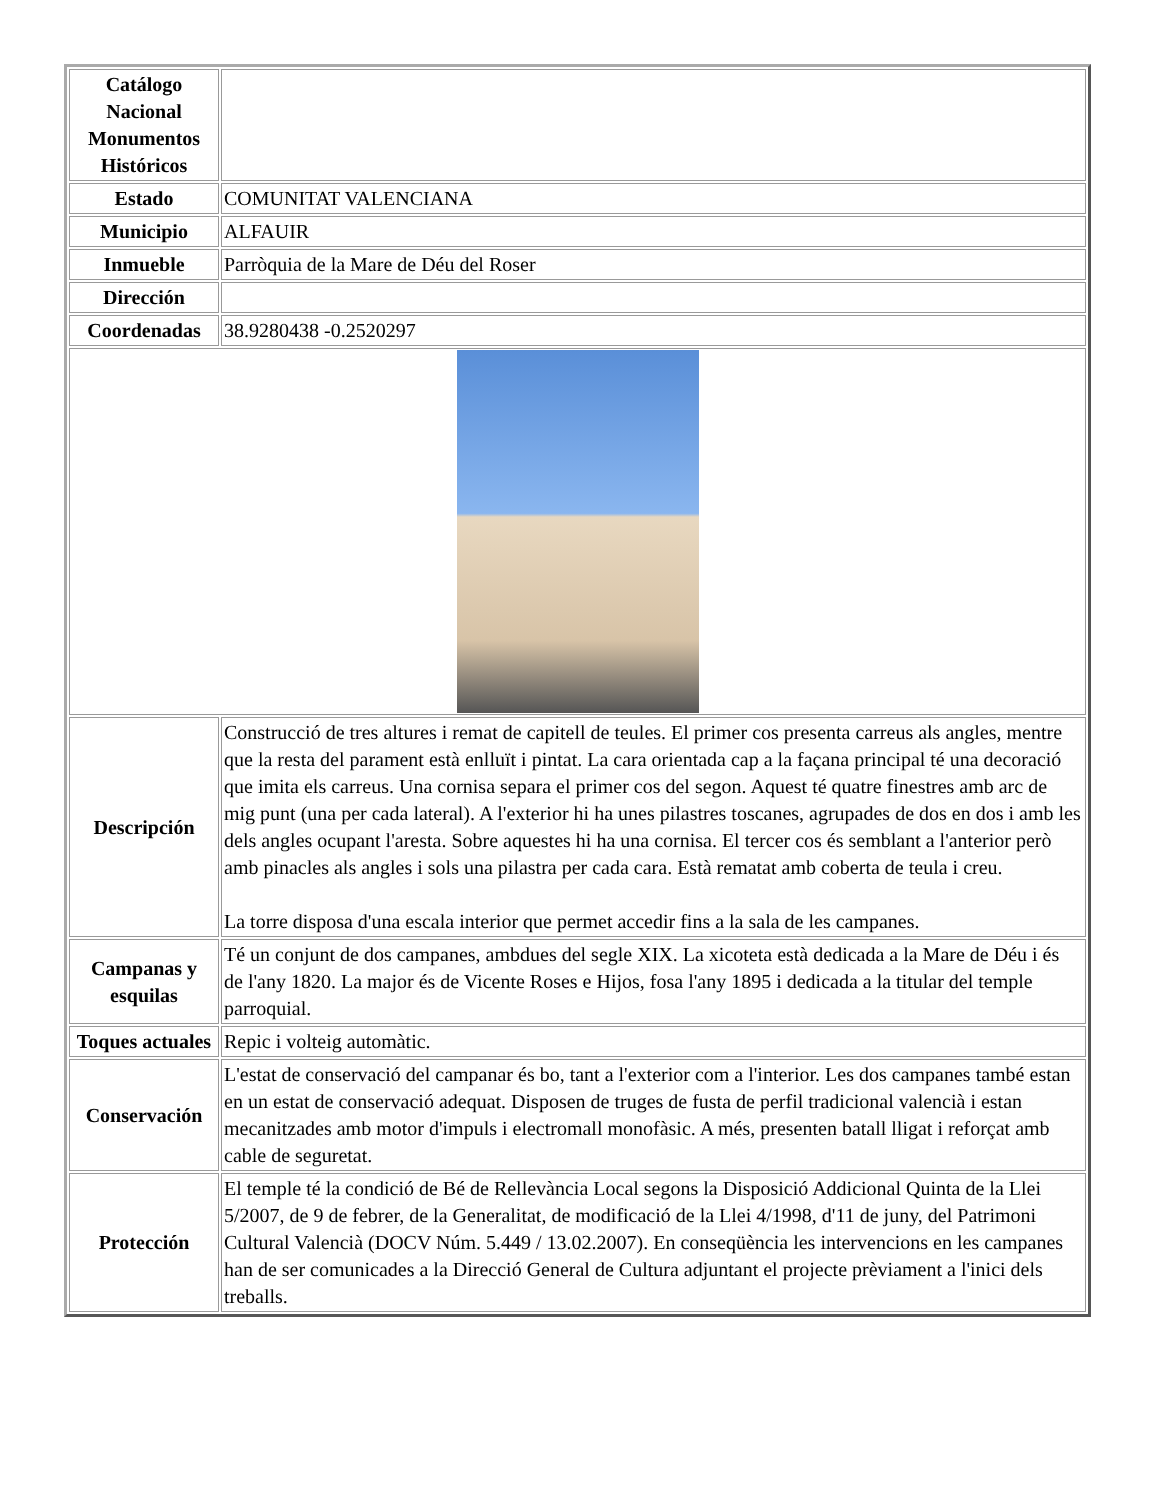| Catálogo Nacional Monumentos Históricos | |
| Estado | COMUNITAT VALENCIANA |
| Municipio | ALFAUIR |
| Inmueble | Parròquia de la Mare de Déu del Roser |
| Dirección | |
| Coordenadas | 38.9280438 -0.2520297 |
| Descripción | Construcció de tres altures i remat de capitell de teules. El primer cos presenta carreus als angles, mentre que la resta del parament està enlluït i pintat. La cara orientada cap a la façana principal té una decoració que imita els carreus. Una cornisa separa el primer cos del segon. Aquest té quatre finestres amb arc de mig punt (una per cada lateral). A l'exterior hi ha unes pilastres toscanes, agrupades de dos en dos i amb les dels angles ocupant l'aresta. Sobre aquestes hi ha una cornisa. El tercer cos és semblant a l'anterior però amb pinacles als angles i sols una pilastra per cada cara. Està rematat amb coberta de teula i creu. La torre disposa d'una escala interior que permet accedir fins a la sala de les campanes. |
| Campanas y esquilas | Té un conjunt de dos campanes, ambdues del segle XIX. La xicoteta està dedicada a la Mare de Déu i és de l'any 1820. La major és de Vicente Roses e Hijos, fosa l'any 1895 i dedicada a la titular del temple parroquial. |
| Toques actuales | Repic i volteig automàtic. |
| Conservación | L'estat de conservació del campanar és bo, tant a l'exterior com a l'interior. Les dos campanes també estan en un estat de conservació adequat. Disposen de truges de fusta de perfil tradicional valencià i estan mecanitzades amb motor d'impuls i electromall monofàsic. A més, presenten batall lligat i reforçat amb cable de seguretat. |
| Protección | El temple té la condició de Bé de Rellevància Local segons la Disposició Addicional Quinta de la Llei 5/2007, de 9 de febrer, de la Generalitat, de modificació de la Llei 4/1998, d'11 de juny, del Patrimoni Cultural Valencià (DOCV Núm. 5.449 / 13.02.2007). En conseqüència les intervencions en les campanes han de ser comunicades a la Direcció General de Cultura adjuntant el projecte prèviament a l'inici dels treballs. |